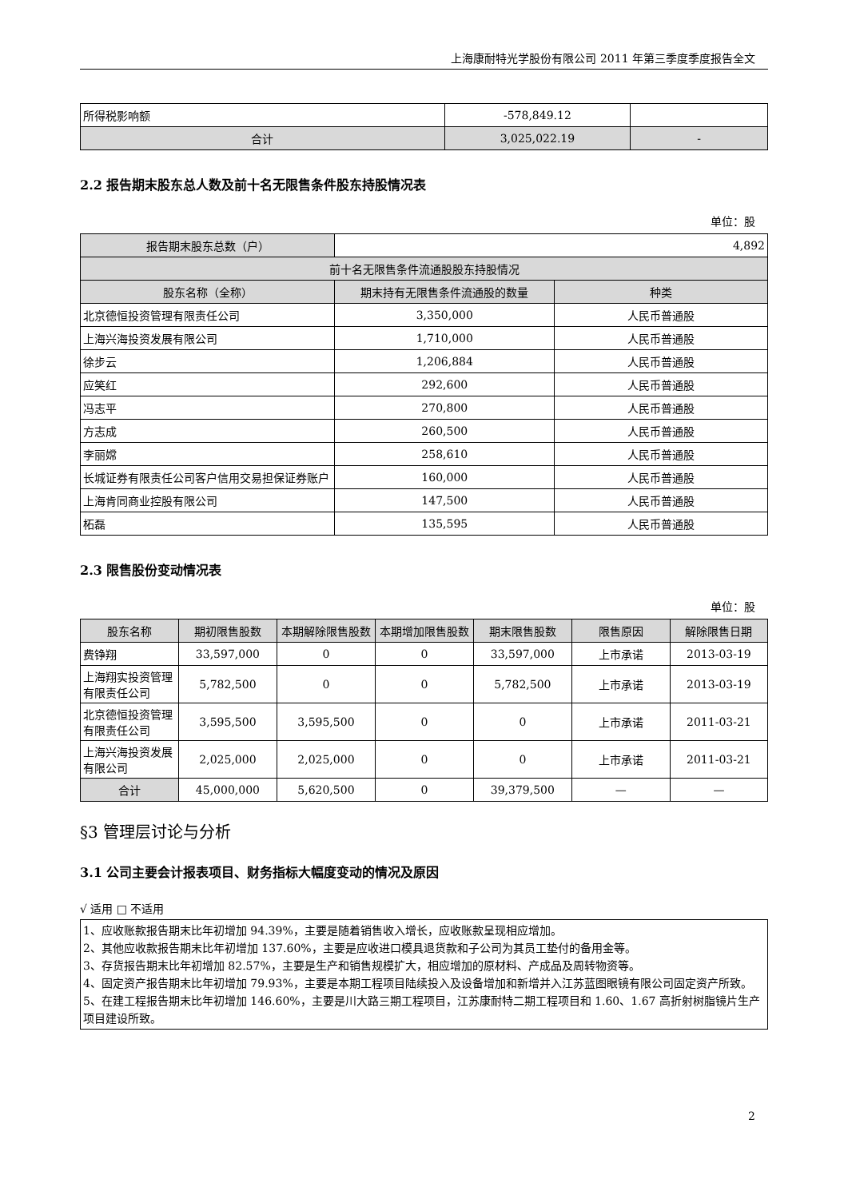上海康耐特光学股份有限公司 2011 年第三季度季度报告全文
| 所得税影响额 | -578,849.12 | |
| 合计 | 3,025,022.19 | - |
2.2 报告期末股东总人数及前十名无限售条件股东持股情况表
单位：股
| 报告期末股东总数（户） | 4,892 | |
| 前十名无限售条件流通股股东持股情况 | | |
| 股东名称（全称） | 期末持有无限售条件流通股的数量 | 种类 |
| 北京德恒投资管理有限责任公司 | 3,350,000 | 人民币普通股 |
| 上海兴海投资发展有限公司 | 1,710,000 | 人民币普通股 |
| 徐步云 | 1,206,884 | 人民币普通股 |
| 应笑红 | 292,600 | 人民币普通股 |
| 冯志平 | 270,800 | 人民币普通股 |
| 方志成 | 260,500 | 人民币普通股 |
| 李丽嫦 | 258,610 | 人民币普通股 |
| 长城证券有限责任公司客户信用交易担保证券账户 | 160,000 | 人民币普通股 |
| 上海肯同商业控股有限公司 | 147,500 | 人民币普通股 |
| 柘磊 | 135,595 | 人民币普通股 |
2.3 限售股份变动情况表
单位：股
| 股东名称 | 期初限售股数 | 本期解除限售股数 | 本期增加限售股数 | 期末限售股数 | 限售原因 | 解除限售日期 |
| 费铮翔 | 33,597,000 | 0 | 0 | 33,597,000 | 上市承诺 | 2013-03-19 |
| 上海翔实投资管理有限责任公司 | 5,782,500 | 0 | 0 | 5,782,500 | 上市承诺 | 2013-03-19 |
| 北京德恒投资管理有限责任公司 | 3,595,500 | 3,595,500 | 0 | 0 | 上市承诺 | 2011-03-21 |
| 上海兴海投资发展有限公司 | 2,025,000 | 2,025,000 | 0 | 0 | 上市承诺 | 2011-03-21 |
| 合计 | 45,000,000 | 5,620,500 | 0 | 39,379,500 | — | — |
§3 管理层讨论与分析
3.1 公司主要会计报表项目、财务指标大幅度变动的情况及原因
√ 适用 □ 不适用
1、应收账款报告期末比年初增加 94.39%，主要是随着销售收入增长，应收账款呈现相应增加。
2、其他应收款报告期末比年初增加 137.60%，主要是应收进口模具退货款和子公司为其员工垫付的备用金等。
3、存货报告期末比年初增加 82.57%，主要是生产和销售规模扩大，相应增加的原材料、产成品及周转物资等。
4、固定资产报告期末比年初增加 79.93%，主要是本期工程项目陆续投入及设备增加和新增并入江苏蓝图眼镜有限公司固定资产所致。
5、在建工程报告期末比年初增加 146.60%，主要是川大路三期工程项目，江苏康耐特二期工程项目和 1.60、1.67 高折射树脂镜片生产项目建设所致。
2